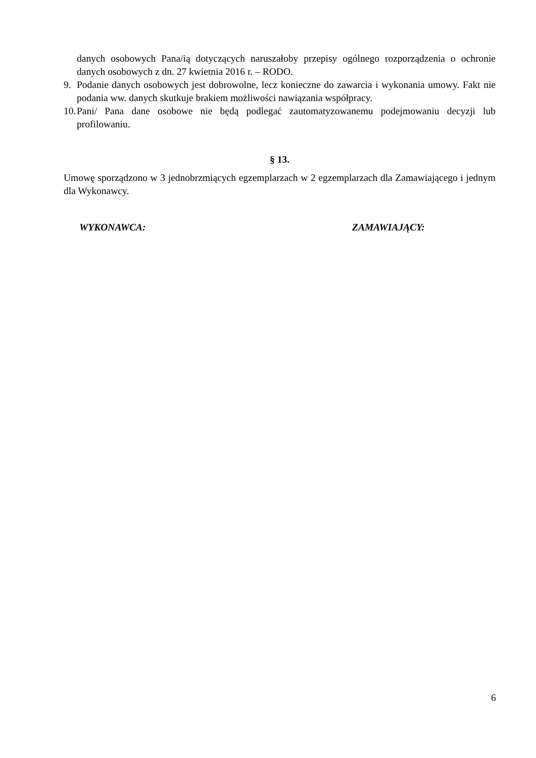danych osobowych Pana/ią dotyczących naruszałoby przepisy ogólnego rozporządzenia o ochronie danych osobowych z dn. 27 kwietnia 2016 r. – RODO.
9. Podanie danych osobowych jest dobrowolne, lecz konieczne do zawarcia i wykonania umowy. Fakt nie podania ww. danych skutkuje brakiem możliwości nawiązania współpracy.
10. Pani/ Pana dane osobowe nie będą podlegać zautomatyzowanemu podejmowaniu decyzji lub profilowaniu.
§ 13.
Umowę sporządzono w 3 jednobrzmiących egzemplarzach w 2 egzemplarzach dla Zamawiającego i jednym dla Wykonawcy.
WYKONAWCA: ZAMAWIAJĄCY:
6